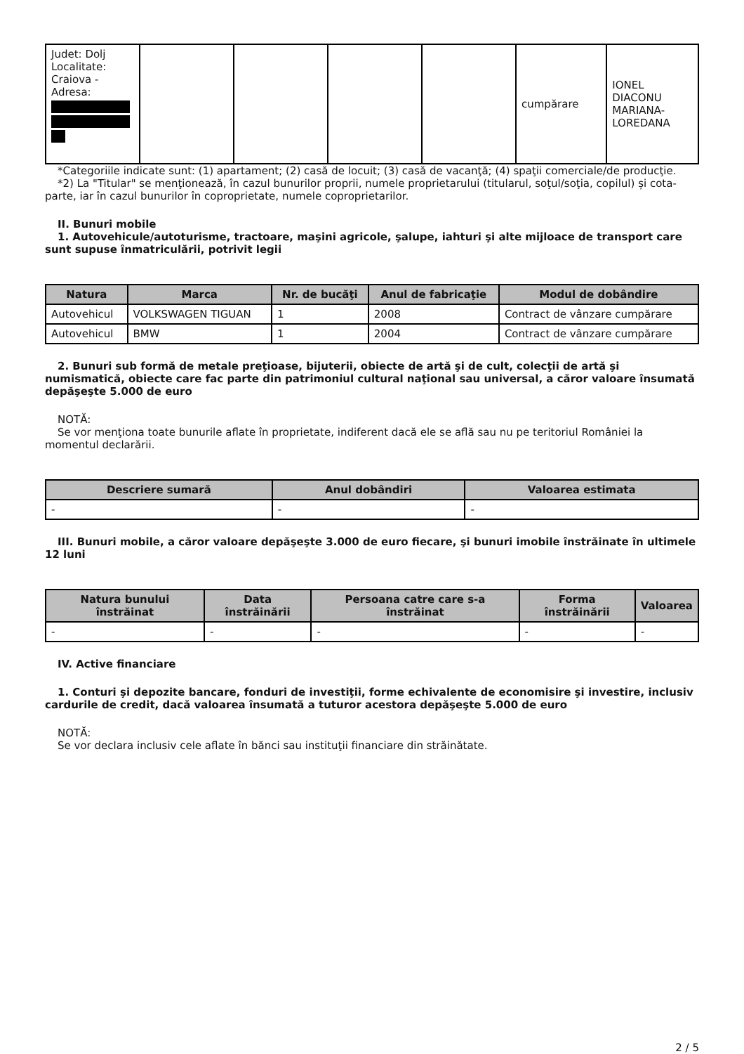| Judet: Dolj Localitate: Craiova - Adresa: | | | | | cumpărare | IONEL DIACONU MARIANA- LOREDANA |
*Categoriile indicate sunt: (1) apartament; (2) casă de locuit; (3) casă de vacanţă; (4) spaţii comerciale/de producţie.
*2) La "Titular" se menţionează, în cazul bunurilor proprii, numele proprietarului (titularul, soţul/soţia, copilul) și cota-parte, iar în cazul bunurilor în coproprietate, numele coproprietarilor.
II. Bunuri mobile
1. Autovehicule/autoturisme, tractoare, maşini agricole, şalupe, iahturi şi alte mijloace de transport care sunt supuse înmatriculării, potrivit legii
| Natura | Marca | Nr. de bucăţi | Anul de fabricaţie | Modul de dobândire |
| --- | --- | --- | --- | --- |
| Autovehicul | VOLKSWAGEN TIGUAN | 1 | 2008 | Contract de vânzare cumpărare |
| Autovehicul | BMW | 1 | 2004 | Contract de vânzare cumpărare |
2. Bunuri sub formă de metale preţioase, bijuterii, obiecte de artă şi de cult, colecţii de artă şi numismatică, obiecte care fac parte din patrimoniul cultural naţional sau universal, a căror valoare însumată depăşeşte 5.000 de euro
NOTĂ:
Se vor menţiona toate bunurile aflate în proprietate, indiferent dacă ele se află sau nu pe teritoriul României la momentul declarării.
| Descriere sumară | Anul dobândiri | Valoarea estimata |
| --- | --- | --- |
| - | - | - |
III. Bunuri mobile, a căror valoare depăşeşte 3.000 de euro fiecare, şi bunuri imobile înstrăinate în ultimele 12 luni
| Natura bunului înstrăinat | Data înstrăinării | Persoana catre care s-a înstrăinat | Forma înstrăinării | Valoarea |
| --- | --- | --- | --- | --- |
| - | - | - | - | - |
IV. Active financiare
1. Conturi şi depozite bancare, fonduri de investiţii, forme echivalente de economisire şi investire, inclusiv cardurile de credit, dacă valoarea însumată a tuturor acestora depăşeşte 5.000 de euro
NOTĂ:
Se vor declara inclusiv cele aflate în bănci sau instituţii financiare din străinătate.
2 / 5